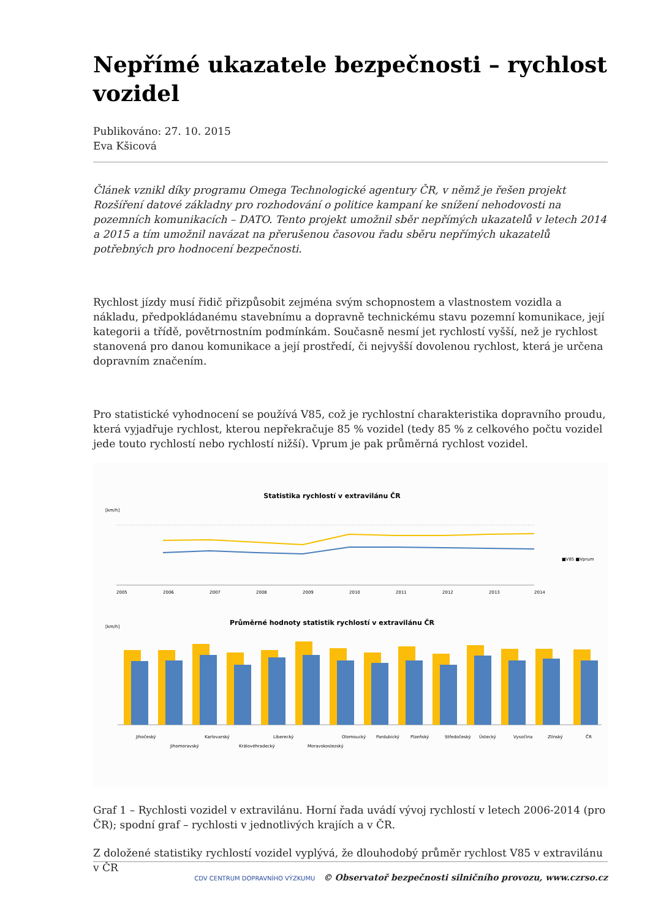Nepřímé ukazatele bezpečnosti – rychlost vozidel
Publikováno: 27. 10. 2015
Eva Kšicová
Článek vznikl díky programu Omega Technologické agentury ČR, v němž je řešen projekt Rozšíření datové základny pro rozhodování o politice kampaní ke snížení nehodovosti na pozemních komunikacích – DATO. Tento projekt umožnil sběr nepřímých ukazatelů v letech 2014 a 2015 a tím umožnil navázat na přerušenou časovou řadu sběru nepřímých ukazatelů potřebných pro hodnocení bezpečnosti.
Rychlost jízdy musí řidič přizpůsobit zejména svým schopnostem a vlastnostem vozidla a nákladu, předpokládanému stavebnímu a dopravně technickému stavu pozemní komunikace, její kategorii a třídě, povětrnostním podmínkám. Současně nesmí jet rychlostí vyšší, než je rychlost stanovená pro danou komunikace a její prostředí, či nejvyšší dovolenou rychlost, která je určena dopravním značením.
Pro statistické vyhodnocení se používá V85, což je rychlostní charakteristika dopravního proudu, která vyjadřuje rychlost, kterou nepřekračuje 85 % vozidel (tedy 85 % z celkového počtu vozidel jede touto rychlostí nebo rychlostí nižší). Vprum je pak průměrná rychlost vozidel.
Statistika rychlostí v extravilánu ČR
[km/h]
■V85 ■Vprum
2005
2006
2007
2008
2009
2010
2011
2012
2013
2014
Průměrné hodnoty statistik rychlostí v extravilánu ČR
[km/h]
Jihočeský
Jihomoravský
Karlovarský
Královéhradecký
Liberecký
Moravskoslezský
Olomoucký
Pardubický
Plzeňský
Středočeský
Ústecký
Vysočina
Zlínský
ČR
Graf 1 – Rychlosti vozidel v extravilánu. Horní řada uvádí vývoj rychlostí v letech 2006-2014 (pro ČR); spodní graf – rychlosti v jednotlivých krajích a v ČR.
Z doložené statistiky rychlostí vozidel vyplývá, že dlouhodobý průměr rychlost V85 v extravilánu v ČR
CDV CENTRUM DOPRAVNÍHO VÝZKUMU © Observatoř bezpečnosti silničního provozu, www.czrso.cz